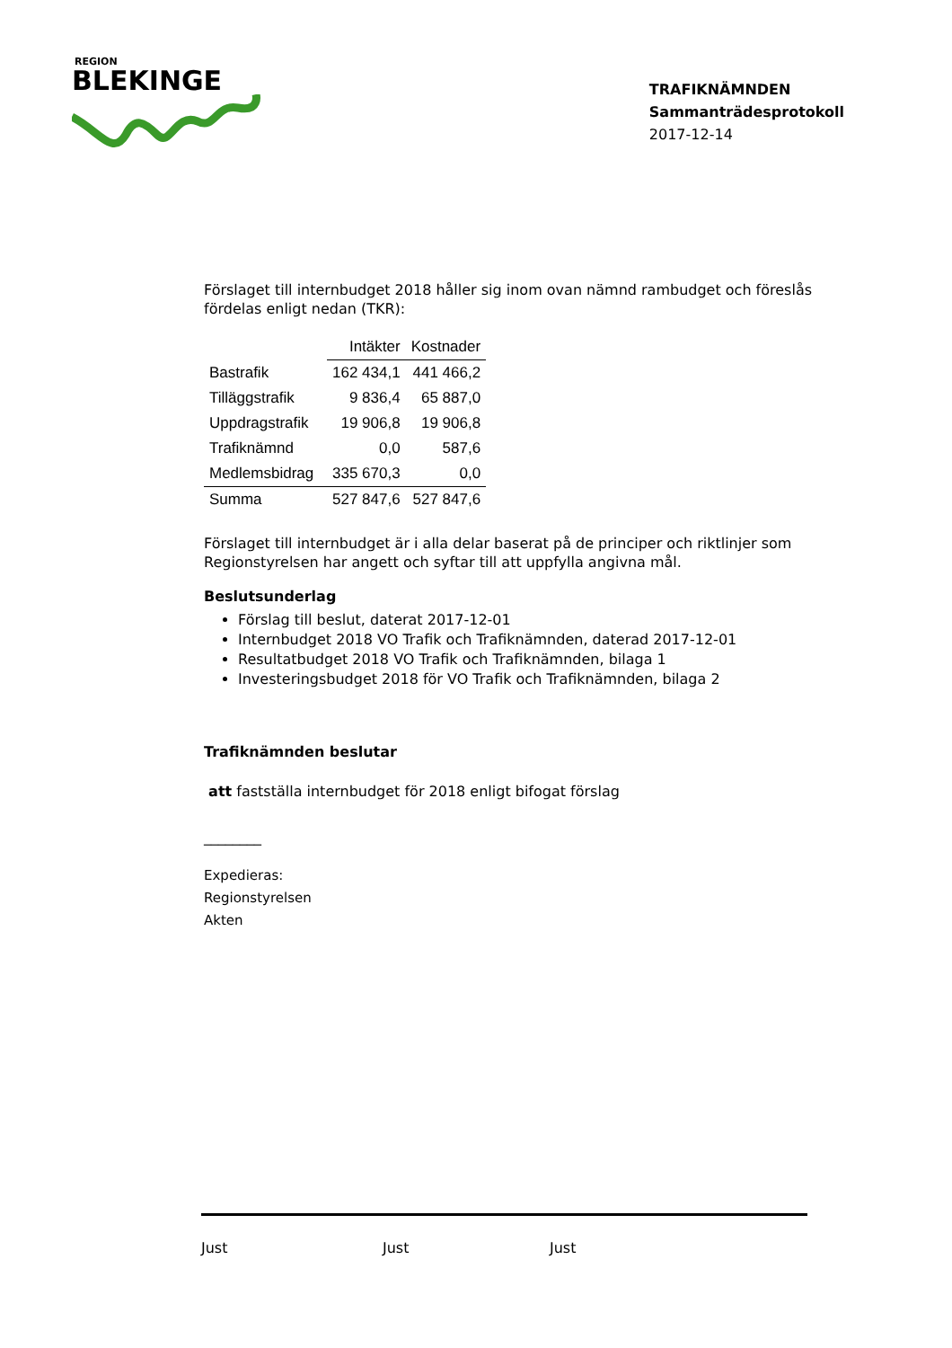REGION
BLEKINGE
TRAFIKNÄMNDEN
Sammanträdesprotokoll
2017-12-14
Förslaget till internbudget 2018 håller sig inom ovan nämnd rambudget och föreslås fördelas enligt nedan (TKR):
| | Intäkter | Kostnader |
| Bastrafik | 162 434,1 | 441 466,2 |
| Tilläggstrafik | 9 836,4 | 65 887,0 |
| Uppdragstrafik | 19 906,8 | 19 906,8 |
| Trafiknämnd | 0,0 | 587,6 |
| Medlemsbidrag | 335 670,3 | 0,0 |
| Summa | 527 847,6 | 527 847,6 |
Förslaget till internbudget är i alla delar baserat på de principer och riktlinjer som Regionstyrelsen har angett och syftar till att uppfylla angivna mål.
Beslutsunderlag
Förslag till beslut, daterat 2017-12-01
Internbudget 2018 VO Trafik och Trafiknämnden, daterad 2017-12-01
Resultatbudget 2018 VO Trafik och Trafiknämnden, bilaga 1
Investeringsbudget 2018 för VO Trafik och Trafiknämnden, bilaga 2
Trafiknämnden beslutar
att fastställa internbudget för 2018 enligt bifogat förslag
________
Expedieras:
Regionstyrelsen
Akten
Just Just Just